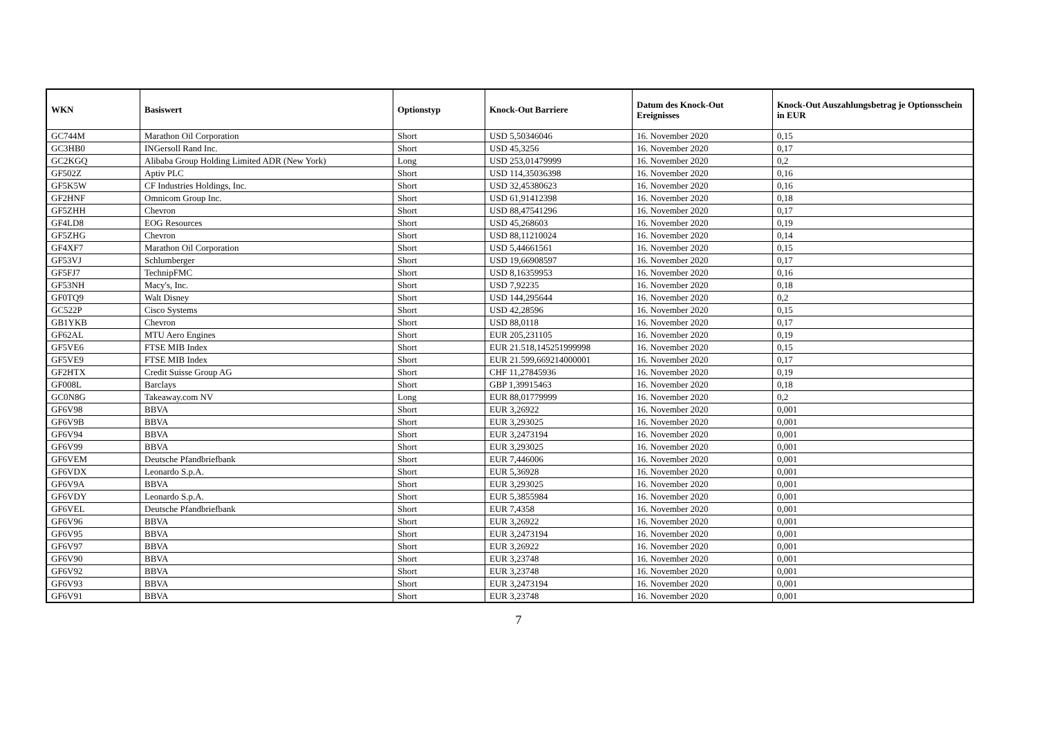| WKN | Basiswert | Optionstyp | Knock-Out Barriere | Datum des Knock-Out Ereignisses | Knock-Out Auszahlungsbetrag je Optionsschein in EUR |
| --- | --- | --- | --- | --- | --- |
| GC744M | Marathon Oil Corporation | Short | USD 5,50346046 | 16. November 2020 | 0,15 |
| GC3HB0 | INGersoll Rand Inc. | Short | USD 45,3256 | 16. November 2020 | 0,17 |
| GC2KGQ | Alibaba Group Holding Limited ADR (New York) | Long | USD 253,01479999 | 16. November 2020 | 0,2 |
| GF502Z | Aptiv PLC | Short | USD 114,35036398 | 16. November 2020 | 0,16 |
| GF5K5W | CF Industries Holdings, Inc. | Short | USD 32,45380623 | 16. November 2020 | 0,16 |
| GF2HNF | Omnicom Group Inc. | Short | USD 61,91412398 | 16. November 2020 | 0,18 |
| GF5ZHH | Chevron | Short | USD 88,47541296 | 16. November 2020 | 0,17 |
| GF4LD8 | EOG Resources | Short | USD 45,268603 | 16. November 2020 | 0,19 |
| GF5ZHG | Chevron | Short | USD 88,11210024 | 16. November 2020 | 0,14 |
| GF4XF7 | Marathon Oil Corporation | Short | USD 5,44661561 | 16. November 2020 | 0,15 |
| GF53VJ | Schlumberger | Short | USD 19,66908597 | 16. November 2020 | 0,17 |
| GF5FJ7 | TechnipFMC | Short | USD 8,16359953 | 16. November 2020 | 0,16 |
| GF53NH | Macy's, Inc. | Short | USD 7,92235 | 16. November 2020 | 0,18 |
| GF0TQ9 | Walt Disney | Short | USD 144,295644 | 16. November 2020 | 0,2 |
| GC522P | Cisco Systems | Short | USD 42,28596 | 16. November 2020 | 0,15 |
| GB1YKB | Chevron | Short | USD 88,0118 | 16. November 2020 | 0,17 |
| GF62AL | MTU Aero Engines | Short | EUR 205,231105 | 16. November 2020 | 0,19 |
| GF5VE6 | FTSE MIB Index | Short | EUR 21.518,145251999998 | 16. November 2020 | 0,15 |
| GF5VE9 | FTSE MIB Index | Short | EUR 21.599,669214000001 | 16. November 2020 | 0,17 |
| GF2HTX | Credit Suisse Group AG | Short | CHF 11,27845936 | 16. November 2020 | 0,19 |
| GF008L | Barclays | Short | GBP 1,39915463 | 16. November 2020 | 0,18 |
| GC0N8G | Takeaway.com NV | Long | EUR 88,01779999 | 16. November 2020 | 0,2 |
| GF6V98 | BBVA | Short | EUR 3,26922 | 16. November 2020 | 0,001 |
| GF6V9B | BBVA | Short | EUR 3,293025 | 16. November 2020 | 0,001 |
| GF6V94 | BBVA | Short | EUR 3,2473194 | 16. November 2020 | 0,001 |
| GF6V99 | BBVA | Short | EUR 3,293025 | 16. November 2020 | 0,001 |
| GF6VEM | Deutsche Pfandbriefbank | Short | EUR 7,446006 | 16. November 2020 | 0,001 |
| GF6VDX | Leonardo S.p.A. | Short | EUR 5,36928 | 16. November 2020 | 0,001 |
| GF6V9A | BBVA | Short | EUR 3,293025 | 16. November 2020 | 0,001 |
| GF6VDY | Leonardo S.p.A. | Short | EUR 5,3855984 | 16. November 2020 | 0,001 |
| GF6VEL | Deutsche Pfandbriefbank | Short | EUR 7,4358 | 16. November 2020 | 0,001 |
| GF6V96 | BBVA | Short | EUR 3,26922 | 16. November 2020 | 0,001 |
| GF6V95 | BBVA | Short | EUR 3,2473194 | 16. November 2020 | 0,001 |
| GF6V97 | BBVA | Short | EUR 3,26922 | 16. November 2020 | 0,001 |
| GF6V90 | BBVA | Short | EUR 3,23748 | 16. November 2020 | 0,001 |
| GF6V92 | BBVA | Short | EUR 3,23748 | 16. November 2020 | 0,001 |
| GF6V93 | BBVA | Short | EUR 3,2473194 | 16. November 2020 | 0,001 |
| GF6V91 | BBVA | Short | EUR 3,23748 | 16. November 2020 | 0,001 |
7